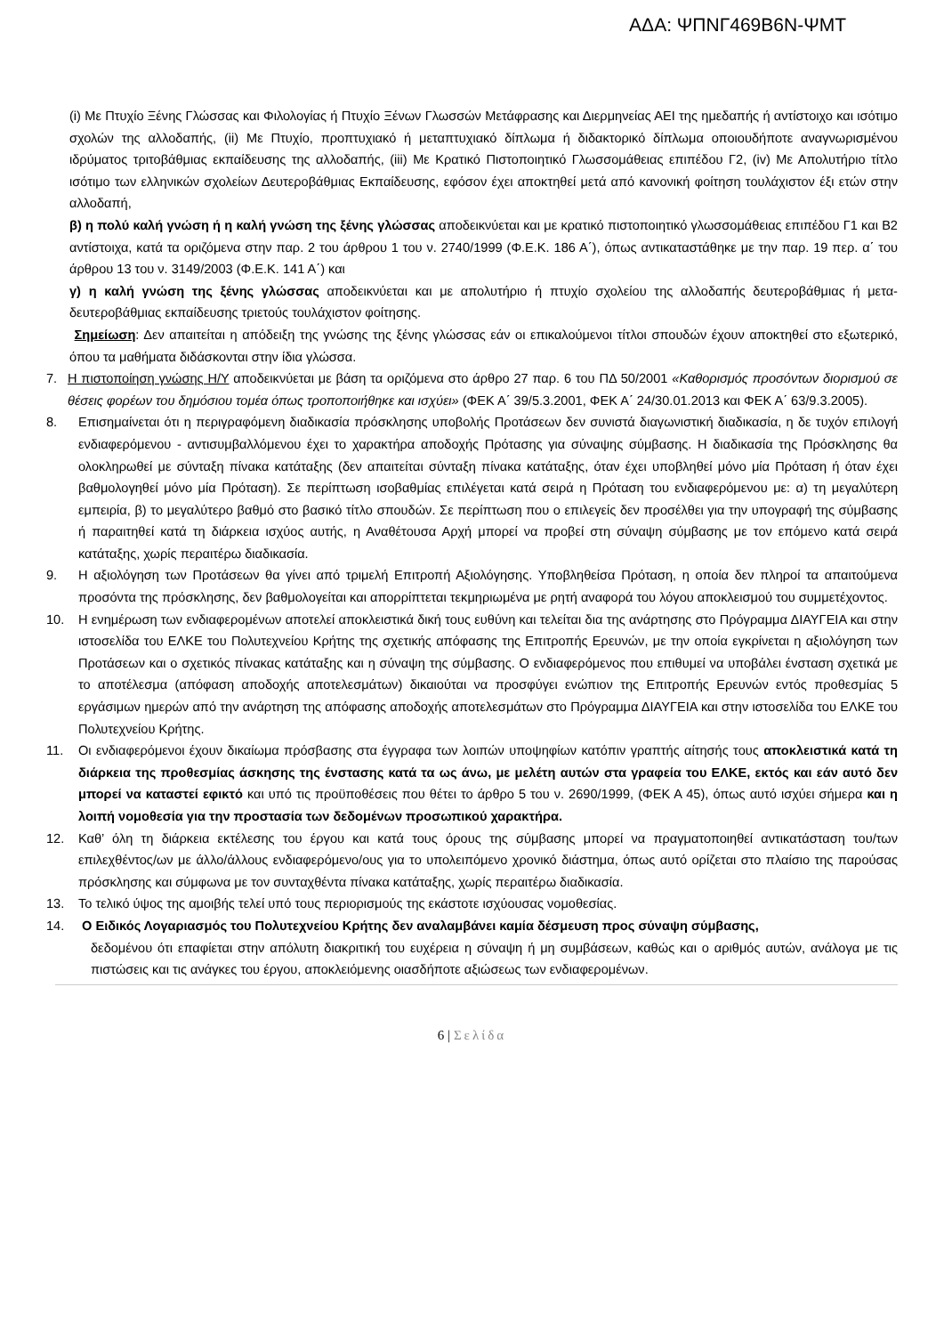ΑΔΑ: ΨΠΝΓ469Β6Ν-ΨΜΤ
(i) Με Πτυχίο Ξένης Γλώσσας και Φιλολογίας ή Πτυχίο Ξένων Γλωσσών Μετάφρασης και Διερμηνείας ΑΕΙ της ημεδαπής ή αντίστοιχο και ισότιμο σχολών της αλλοδαπής, (ii) Με Πτυχίο, προπτυχιακό ή μεταπτυχιακό δίπλωμα ή διδακτορικό δίπλωμα οποιουδήποτε αναγνωρισμένου ιδρύματος τριτοβάθμιας εκπαίδευσης της αλλοδαπής, (iii) Με Κρατικό Πιστοποιητικό Γλωσσομάθειας επιπέδου Γ2, (iv) Με Απολυτήριο τίτλο ισότιμο των ελληνικών σχολείων Δευτεροβάθμιας Εκπαίδευσης, εφόσον έχει αποκτηθεί μετά από κανονική φοίτηση τουλάχιστον έξι ετών στην αλλοδαπή,
β) η πολύ καλή γνώση ή η καλή γνώση της ξένης γλώσσας αποδεικνύεται και με κρατικό πιστοποιητικό γλωσσομάθειας επιπέδου Γ1 και Β2 αντίστοιχα, κατά τα οριζόμενα στην παρ. 2 του άρθρου 1 του ν. 2740/1999 (Φ.Ε.Κ. 186 Α΄), όπως αντικαταστάθηκε με την παρ. 19 περ. α΄ του άρθρου 13 του ν. 3149/2003 (Φ.Ε.Κ. 141 Α΄) και
γ) η καλή γνώση της ξένης γλώσσας αποδεικνύεται και με απολυτήριο ή πτυχίο σχολείου της αλλοδαπής δευτεροβάθμιας ή μετα-δευτεροβάθμιας εκπαίδευσης τριετούς τουλάχιστον φοίτησης.
Σημείωση: Δεν απαιτείται η απόδειξη της γνώσης της ξένης γλώσσας εάν οι επικαλούμενοι τίτλοι σπουδών έχουν αποκτηθεί στο εξωτερικό, όπου τα μαθήματα διδάσκονται στην ίδια γλώσσα.
7. Η πιστοποίηση γνώσης Η/Υ αποδεικνύεται με βάση τα οριζόμενα στο άρθρο 27 παρ. 6 του ΠΔ 50/2001 «Καθορισμός προσόντων διορισμού σε θέσεις φορέων του δημόσιου τομέα όπως τροποποιήθηκε και ισχύει» (ΦΕΚ Α΄ 39/5.3.2001, ΦΕΚ Α΄ 24/30.01.2013 και ΦΕΚ Α΄ 63/9.3.2005).
8. Επισημαίνεται ότι η περιγραφόμενη διαδικασία πρόσκλησης υποβολής Προτάσεων δεν συνιστά διαγωνιστική διαδικασία, η δε τυχόν επιλογή ενδιαφερόμενου - αντισυμβαλλόμενου έχει το χαρακτήρα αποδοχής Πρότασης για σύναψης σύμβασης. Η διαδικασία της Πρόσκλησης θα ολοκληρωθεί με σύνταξη πίνακα κατάταξης (δεν απαιτείται σύνταξη πίνακα κατάταξης, όταν έχει υποβληθεί μόνο μία Πρόταση ή όταν έχει βαθμολογηθεί μόνο μία Πρόταση). Σε περίπτωση ισοβαθμίας επιλέγεται κατά σειρά η Πρόταση του ενδιαφερόμενου με: α) τη μεγαλύτερη εμπειρία, β) το μεγαλύτερο βαθμό στο βασικό τίτλο σπουδών. Σε περίπτωση που ο επιλεγείς δεν προσέλθει για την υπογραφή της σύμβασης ή παραιτηθεί κατά τη διάρκεια ισχύος αυτής, η Αναθέτουσα Αρχή μπορεί να προβεί στη σύναψη σύμβασης με τον επόμενο κατά σειρά κατάταξης, χωρίς περαιτέρω διαδικασία.
9. Η αξιολόγηση των Προτάσεων θα γίνει από τριμελή Επιτροπή Αξιολόγησης. Υποβληθείσα Πρόταση, η οποία δεν πληροί τα απαιτούμενα προσόντα της πρόσκλησης, δεν βαθμολογείται και απορρίπτεται τεκμηριωμένα με ρητή αναφορά του λόγου αποκλεισμού του συμμετέχοντος.
10.
Η ενημέρωση των ενδιαφερομένων αποτελεί αποκλειστικά δική τους ευθύνη και τελείται δια της ανάρτησης στο Πρόγραμμα ΔΙΑΥΓΕΙΑ και στην ιστοσελίδα του ΕΛΚΕ του Πολυτεχνείου Κρήτης της σχετικής απόφασης της Επιτροπής Ερευνών, με την οποία εγκρίνεται η αξιολόγηση των Προτάσεων και ο σχετικός πίνακας κατάταξης και η σύναψη της σύμβασης. Ο ενδιαφερόμενος που επιθυμεί να υποβάλει ένσταση σχετικά με το αποτέλεσμα (απόφαση αποδοχής αποτελεσμάτων) δικαιούται να προσφύγει ενώπιον της Επιτροπής Ερευνών εντός προθεσμίας 5 εργάσιμων ημερών από την ανάρτηση της απόφασης αποδοχής αποτελεσμάτων στο Πρόγραμμα ΔΙΑΥΓΕΙΑ και στην ιστοσελίδα του ΕΛΚΕ του Πολυτεχνείου Κρήτης.
11.
Οι ενδιαφερόμενοι έχουν δικαίωμα πρόσβασης στα έγγραφα των λοιπών υποψηφίων κατόπιν γραπτής αίτησής τους αποκλειστικά κατά τη διάρκεια της προθεσμίας άσκησης της ένστασης κατά τα ως άνω, με μελέτη αυτών στα γραφεία του ΕΛΚΕ, εκτός και εάν αυτό δεν μπορεί να καταστεί εφικτό και υπό τις προϋποθέσεις που θέτει το άρθρο 5 του ν. 2690/1999, (ΦΕΚ Α 45), όπως αυτό ισχύει σήμερα και η λοιπή νομοθεσία για την προστασία των δεδομένων προσωπικού χαρακτήρα.
12.
Καθ’ όλη τη διάρκεια εκτέλεσης του έργου και κατά τους όρους της σύμβασης μπορεί να πραγματοποιηθεί αντικατάσταση του/των επιλεχθέντος/ων με άλλο/άλλους ενδιαφερόμενο/ους για το υπολειπόμενο χρονικό διάστημα, όπως αυτό ορίζεται στο πλαίσιο της παρούσας πρόσκλησης και σύμφωνα με τον συνταχθέντα πίνακα κατάταξης, χωρίς περαιτέρω διαδικασία.
13.
Το τελικό ύψος της αμοιβής τελεί υπό τους περιορισμούς της εκάστοτε ισχύουσας νομοθεσίας.
14.
Ο Ειδικός Λογαριασμός του Πολυτεχνείου Κρήτης δεν αναλαμβάνει καμία δέσμευση προς σύναψη σύμβασης,
δεδομένου ότι επαφίεται στην απόλυτη διακριτική του ευχέρεια η σύναψη ή μη συμβάσεων, καθώς και ο αριθμός αυτών, ανάλογα με τις πιστώσεις και τις ανάγκες του έργου, αποκλειόμενης οιασδήποτε αξιώσεως των ενδιαφερομένων.
6 | Σελίδα